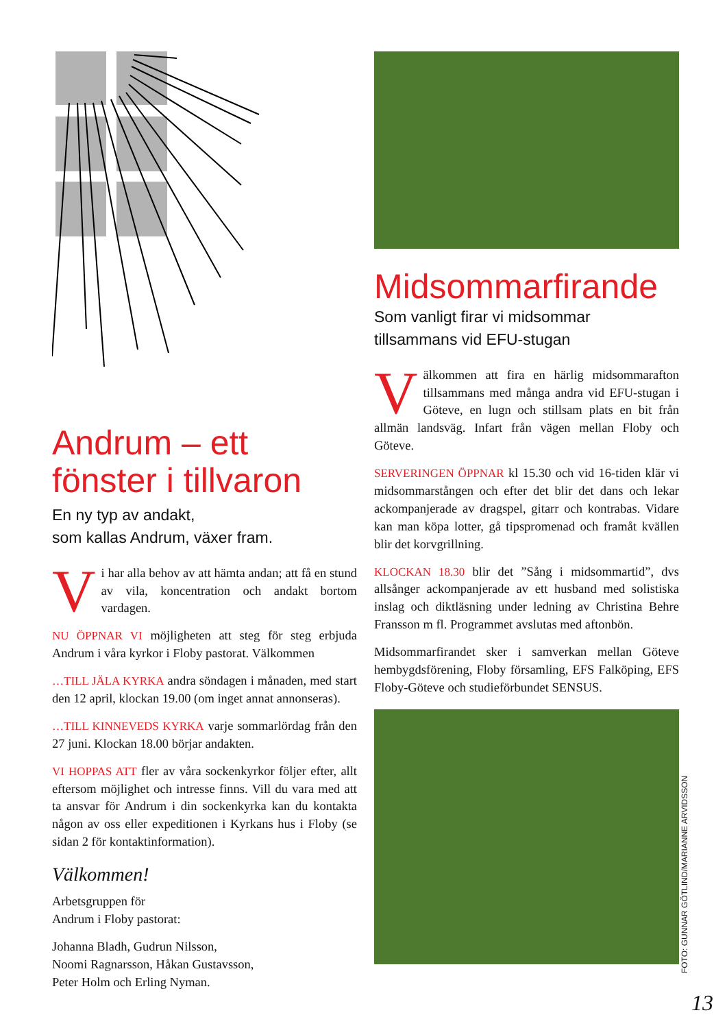Andrum – ett fönster i tillvaron
En ny typ av andakt,
som kallas Andrum, växer fram.
Vi har alla behov av att hämta andan; att få en stund av vila, koncentration och andakt bortom vardagen.
NU ÖPPNAR VI möjligheten att steg för steg erbjuda Andrum i våra kyrkor i Floby pastorat. Välkommen
…TILL JÄLA KYRKA andra söndagen i månaden, med start den 12 april, klockan 19.00 (om inget annat annonseras).
…TILL KINNEVEDS KYRKA varje sommarlördag från den 27 juni. Klockan 18.00 börjar andakten.
VI HOPPAS ATT fler av våra sockenkyrkor följer efter, allt eftersom möjlighet och intresse finns. Vill du vara med att ta ansvar för Andrum i din sockenkyrka kan du kontakta någon av oss eller expeditionen i Kyrkans hus i Floby (se sidan 2 för kontaktinformation).
Välkommen!
Arbetsgruppen för
Andrum i Floby pastorat:
Johanna Bladh, Gudrun Nilsson,
Noomi Ragnarsson, Håkan Gustavsson,
Peter Holm och Erling Nyman.
Midsommarfirande
Som vanligt firar vi midsommar
tillsammans vid EFU-stugan
Välkommen att fira en härlig midsommarafton tillsammans med många andra vid EFU-stugan i Göteve, en lugn och stillsam plats en bit från allmän landsväg. Infart från vägen mellan Floby och Göteve.
SERVERINGEN ÖPPNAR kl 15.30 och vid 16-tiden klär vi midsommarstången och efter det blir det dans och lekar ackompanjerade av dragspel, gitarr och kontrabas. Vidare kan man köpa lotter, gå tipspromenad och framåt kvällen blir det korvgrillning.
KLOCKAN 18.30 blir det ”Sång i midsommartid”, dvs allsånger ackompanjerade av ett husband med solistiska inslag och diktläsning under ledning av Christina Behre Fransson m fl. Programmet avslutas med aftonbön.
Midsommarfirandet sker i samverkan mellan Göteve hembygdsförening, Floby församling, EFS Falköping, EFS Floby-Göteve och studieförbundet SENSUS.
FOTO: GUNNAR GÖTLIND/MARIANNE ARVIDSSON
13